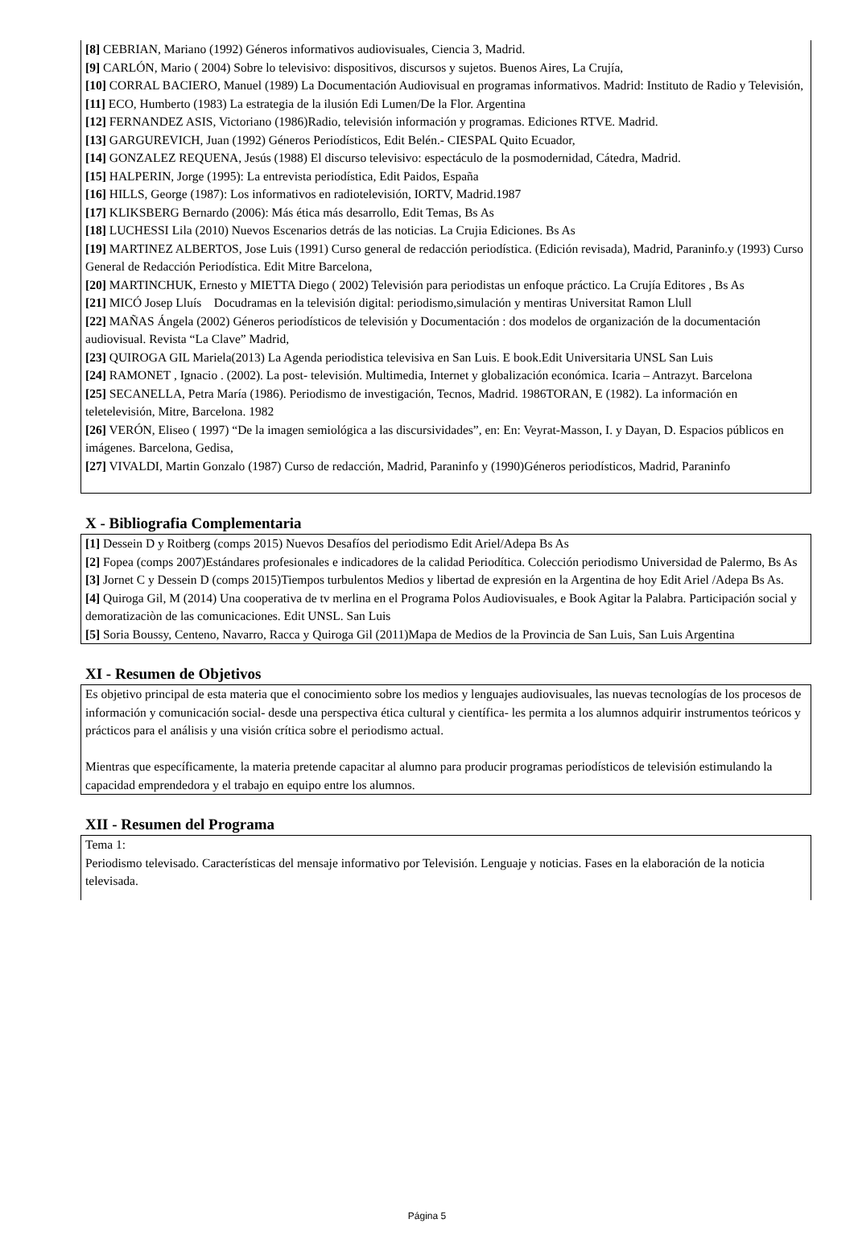[8] CEBRIAN, Mariano (1992) Géneros informativos audiovisuales, Ciencia 3, Madrid.
[9] CARLÓN, Mario ( 2004) Sobre lo televisivo: dispositivos, discursos y sujetos. Buenos Aires, La Crujía,
[10] CORRAL BACIERO, Manuel (1989) La Documentación Audiovisual en programas informativos. Madrid: Instituto de Radio y Televisión,
[11] ECO, Humberto (1983) La estrategia de la ilusión Edi Lumen/De la Flor. Argentina
[12] FERNANDEZ ASIS, Victoriano (1986)Radio, televisión información y programas. Ediciones RTVE. Madrid.
[13] GARGUREVICH, Juan (1992) Géneros Periodísticos, Edit Belén.- CIESPAL Quito Ecuador,
[14] GONZALEZ REQUENA, Jesús (1988) El discurso televisivo: espectáculo de la posmodernidad, Cátedra, Madrid.
[15] HALPERIN, Jorge (1995): La entrevista periodística, Edit Paidos, España
[16] HILLS, George (1987): Los informativos en radiotelevisión, IORTV, Madrid.1987
[17] KLIKSBERG Bernardo (2006): Más ética más desarrollo, Edit Temas, Bs As
[18] LUCHESSI Lila (2010) Nuevos Escenarios detrás de las noticias. La Crujia Ediciones. Bs As
[19] MARTINEZ ALBERTOS, Jose Luis (1991) Curso general de redacción periodística. (Edición revisada), Madrid, Paraninfo.y (1993) Curso General de Redacción Periodística. Edit Mitre Barcelona,
[20] MARTINCHUK, Ernesto y MIETTA Diego ( 2002) Televisión para periodistas un enfoque práctico. La Crujía Editores , Bs As
[21] MICÓ Josep Lluís Docudramas en la televisión digital: periodismo,simulación y mentiras Universitat Ramon Llull
[22] MAÑAS Ángela (2002) Géneros periodísticos de televisión y Documentación : dos modelos de organización de la documentación audiovisual. Revista “La Clave” Madrid,
[23] QUIROGA GIL Mariela(2013) La Agenda periodistica televisiva en San Luis. E book.Edit Universitaria UNSL San Luis
[24] RAMONET , Ignacio . (2002). La post- televisión. Multimedia, Internet y globalización económica. Icaria – Antrazyt. Barcelona
[25] SECANELLA, Petra María (1986). Periodismo de investigación, Tecnos, Madrid. 1986TORAN, E (1982). La información en teletelevisión, Mitre, Barcelona. 1982
[26] VERÓN, Eliseo ( 1997) “De la imagen semiológica a las discursividades”, en: En: Veyrat-Masson, I. y Dayan, D. Espacios públicos en imágenes. Barcelona, Gedisa,
[27] VIVALDI, Martin Gonzalo (1987) Curso de redacción, Madrid, Paraninfo y (1990)Géneros periodísticos, Madrid, Paraninfo
X - Bibliografia Complementaria
[1] Dessein D y Roitberg (comps 2015) Nuevos Desafíos del periodismo Edit Ariel/Adepa Bs As
[2] Fopea (comps 2007)Estándares profesionales e indicadores de la calidad Periodítica. Colección periodismo Universidad de Palermo, Bs As
[3] Jornet C y Dessein D (comps 2015)Tiempos turbulentos Medios y libertad de expresión en la Argentina de hoy Edit Ariel /Adepa Bs As.
[4] Quiroga Gil, M (2014) Una cooperativa de tv merlina en el Programa Polos Audiovisuales, e Book Agitar la Palabra. Participación social y demoratizaciòn de las comunicaciones. Edit UNSL. San Luis
[5] Soria Boussy, Centeno, Navarro, Racca y Quiroga Gil (2011)Mapa de Medios de la Provincia de San Luis, San Luis Argentina
XI - Resumen de Objetivos
Es objetivo principal de esta materia que el conocimiento sobre los medios y lenguajes audiovisuales, las nuevas tecnologías de los procesos de información y comunicación social- desde una perspectiva ética cultural y científica- les permita a los alumnos adquirir instrumentos teóricos y prácticos para el análisis y una visión crítica sobre el periodismo actual.
Mientras que específicamente, la materia pretende capacitar al alumno para producir programas periodísticos de televisión estimulando la capacidad emprendedora y el trabajo en equipo entre los alumnos.
XII - Resumen del Programa
Tema 1:
Periodismo televisado. Características del mensaje informativo por Televisión. Lenguaje y noticias. Fases en la elaboración de la noticia televisada.
Página 5